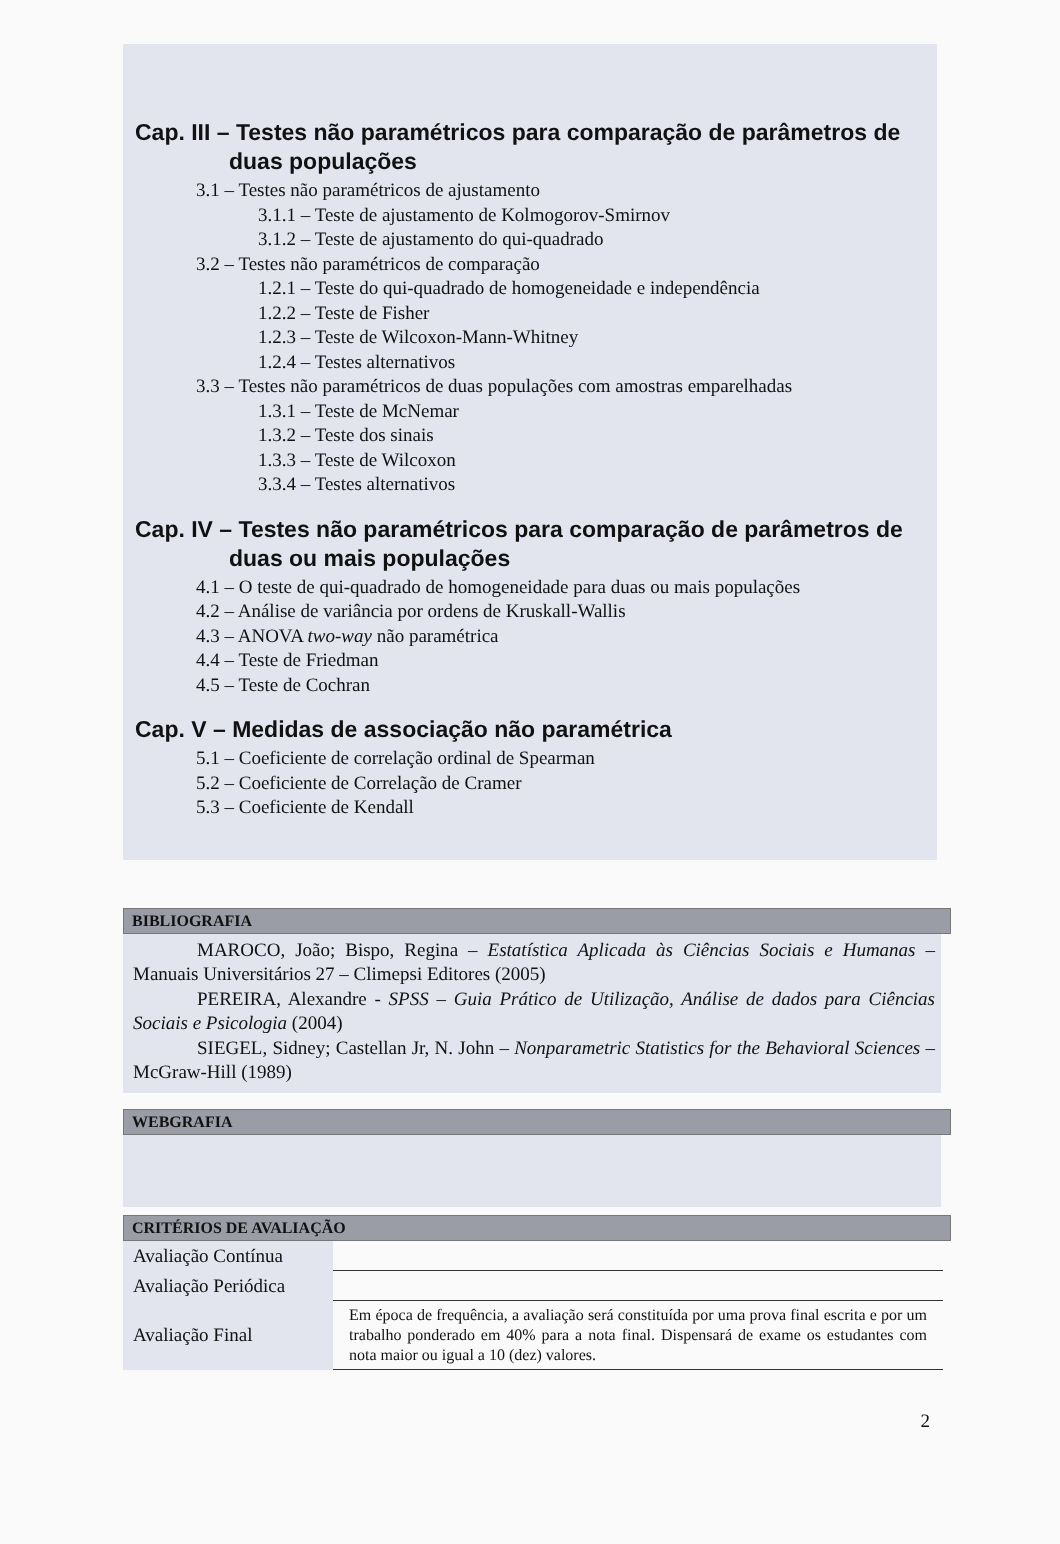Cap. III – Testes não paramétricos para comparação de parâmetros de duas populações
3.1 – Testes não paramétricos de ajustamento
3.1.1 – Teste de ajustamento de Kolmogorov-Smirnov
3.1.2 – Teste de ajustamento do qui-quadrado
3.2 – Testes não paramétricos de comparação
1.2.1 – Teste do qui-quadrado de homogeneidade e independência
1.2.2 – Teste de Fisher
1.2.3 – Teste de Wilcoxon-Mann-Whitney
1.2.4 – Testes alternativos
3.3 – Testes não paramétricos de duas populações com amostras emparelhadas
1.3.1 – Teste de McNemar
1.3.2 – Teste dos sinais
1.3.3 – Teste de Wilcoxon
3.3.4 – Testes alternativos
Cap. IV – Testes não paramétricos para comparação de parâmetros de duas ou mais populações
4.1 – O teste de qui-quadrado de homogeneidade para duas ou mais populações
4.2 – Análise de variância por ordens de Kruskall-Wallis
4.3 – ANOVA two-way não paramétrica
4.4 – Teste de Friedman
4.5 – Teste de Cochran
Cap. V – Medidas de associação não paramétrica
5.1 – Coeficiente de correlação ordinal de Spearman
5.2 – Coeficiente de Correlação de Cramer
5.3 – Coeficiente de Kendall
BIBLIOGRAFIA
MAROCO, João; Bispo, Regina – Estatística Aplicada às Ciências Sociais e Humanas – Manuais Universitários 27 – Climepsi Editores (2005)
PEREIRA, Alexandre - SPSS – Guia Prático de Utilização, Análise de dados para Ciências Sociais e Psicologia (2004)
SIEGEL, Sidney; Castellan Jr, N. John – Nonparametric Statistics for the Behavioral Sciences – McGraw-Hill (1989)
WEBGRAFIA
CRITÉRIOS DE AVALIAÇÃO
| Avaliação Contínua | |
| Avaliação Periódica | |
| Avaliação Final | Em época de frequência, a avaliação será constituída por uma prova final escrita e por um trabalho ponderado em 40% para a nota final. Dispensará de exame os estudantes com nota maior ou igual a 10 (dez) valores. |
2